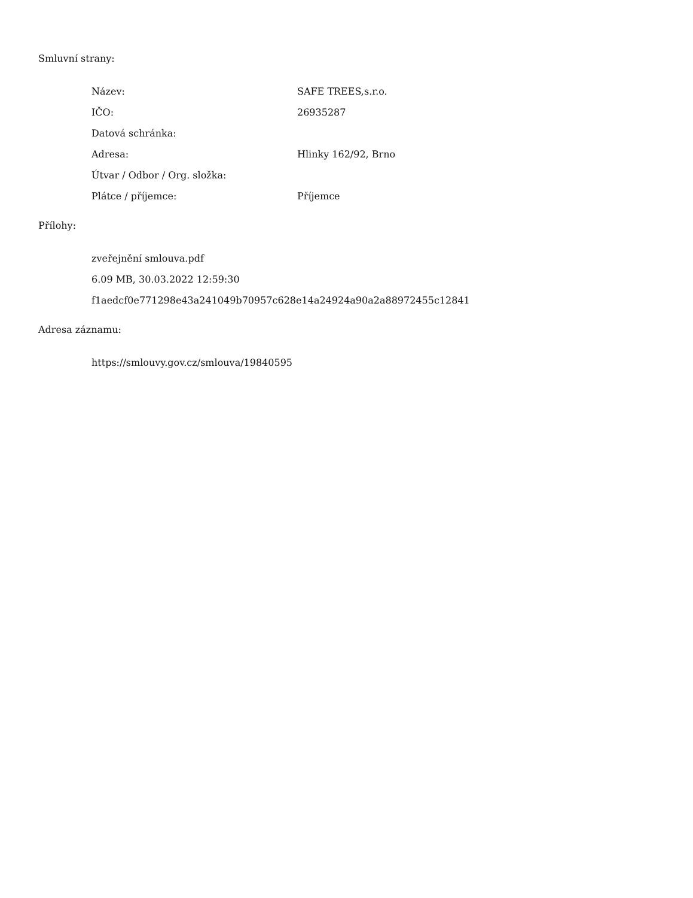Smluvní strany:
| Název: | SAFE TREES,s.r.o. |
| IČO: | 26935287 |
| Datová schránka: | |
| Adresa: | Hlinky 162/92, Brno |
| Útvar / Odbor / Org. složka: | |
| Plátce / příjemce: | Příjemce |
Přílohy:
zveřejnění smlouva.pdf
6.09 MB, 30.03.2022 12:59:30
f1aedcf0e771298e43a241049b70957c628e14a24924a90a2a88972455c12841
Adresa záznamu:
https://smlouvy.gov.cz/smlouva/19840595